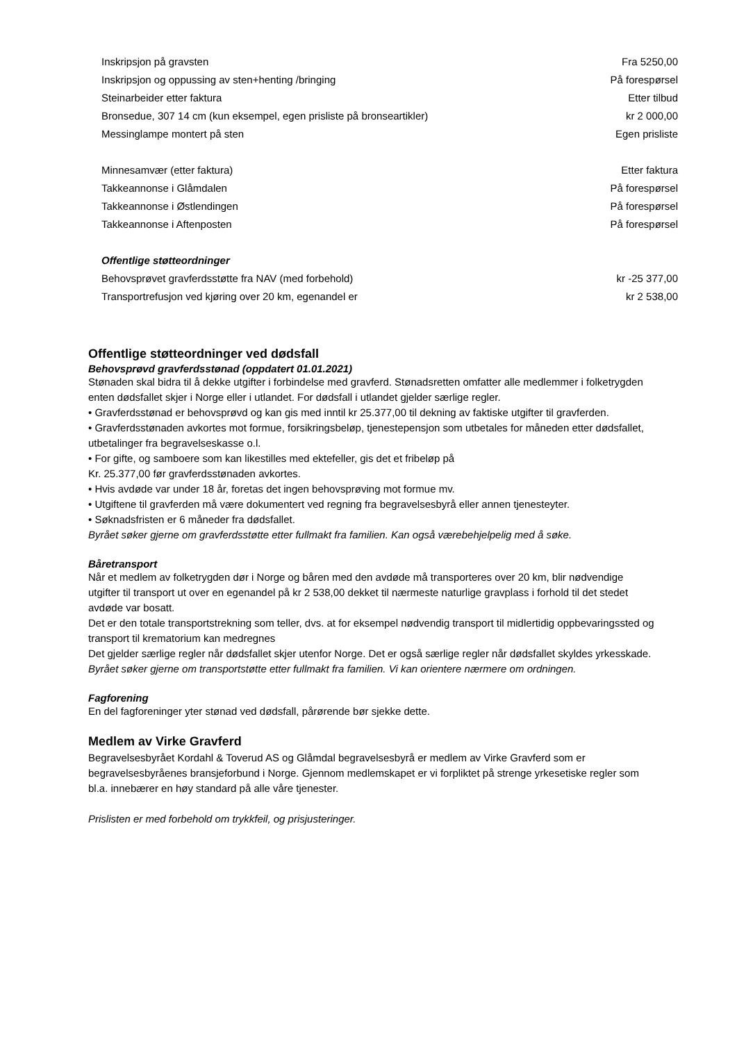| Inskripsjon på gravsten | Fra 5250,00 |
| Inskripsjon og oppussing av sten+henting /bringing | På forespørsel |
| Steinarbeider etter faktura | Etter tilbud |
| Bronsedue, 307 14 cm (kun eksempel, egen prisliste på bronseartikler) | kr 2 000,00 |
| Messinglampe montert på sten | Egen prisliste |
| Minnesamvær (etter faktura) | Etter faktura |
| Takkeannonse i Glåmdalen | På forespørsel |
| Takkeannonse i Østlendingen | På forespørsel |
| Takkeannonse i Aftenposten | På forespørsel |
| Offentlige støtteordninger | |
| Behovsprøvet gravferdsstøtte fra NAV (med forbehold) | kr -25 377,00 |
| Transportrefusjon ved kjøring over 20 km, egenandel er | kr 2 538,00 |
Offentlige støtteordninger ved dødsfall
Behovsprøvd gravferdsstønad (oppdatert 01.01.2021)
Stønaden skal bidra til å dekke utgifter i forbindelse med gravferd. Stønadsretten omfatter alle medlemmer i folketrygden enten dødsfallet skjer i Norge eller i utlandet. For dødsfall i utlandet gjelder særlige regler.
• Gravferdsstønad er behovsprøvd og kan gis med inntil kr 25.377,00 til dekning av faktiske utgifter til gravferden.
• Gravferdsstønaden avkortes mot formue, forsikringsbeløp, tjenestepensjon som utbetales for måneden etter dødsfallet, utbetalinger fra begravelseskasse o.l.
• For gifte, og samboere som kan likestilles med ektefeller, gis det et fribeløp på
Kr. 25.377,00 før gravferdsstønaden avkortes.
• Hvis avdøde var under 18 år, foretas det ingen behovsprøving mot formue mv.
• Utgiftene til gravferden må være dokumentert ved regning fra begravelsesbyrå eller annen tjenesteyter.
• Søknadsfristen er 6 måneder fra dødsfallet.
Byrået søker gjerne om gravferdsstøtte etter fullmakt fra familien. Kan også værebehjelpelig med å søke.
Båretransport
Når et medlem av folketrygden dør i Norge og båren med den avdøde må transporteres over 20 km, blir nødvendige utgifter til transport ut over en egenandel på kr 2 538,00 dekket til nærmeste naturlige gravplass i forhold til det stedet avdøde var bosatt.
Det er den totale transportstrekning som teller, dvs. at for eksempel nødvendig transport til midlertidig oppbevaringssted og transport til krematorium kan medregnes
Det gjelder særlige regler når dødsfallet skjer utenfor Norge. Det er også særlige regler når dødsfallet skyldes yrkesskade.
Byrået søker gjerne om transportstøtte etter fullmakt fra familien. Vi kan orientere nærmere om ordningen.
Fagforening
En del fagforeninger yter stønad ved dødsfall, pårørende bør sjekke dette.
Medlem av Virke Gravferd
Begravelsesbyrået Kordahl & Toverud AS og Glåmdal begravelsesbyrå er medlem av Virke Gravferd som er begravelsesbyråenes bransjeforbund i Norge. Gjennom medlemskapet er vi forpliktet på strenge yrkesetiske regler som bl.a. innebærer en høy standard på alle våre tjenester.
Prislisten er med forbehold om trykkfeil, og prisjusteringer.